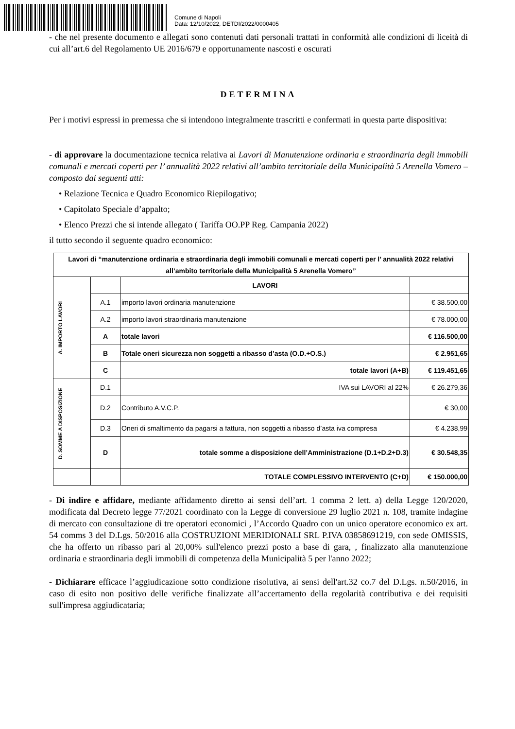Comune di Napoli
Data: 12/10/2022, DETDI/2022/0000405
- che nel presente documento e allegati sono contenuti dati personali trattati in conformità alle condizioni di liceità di cui all’art.6 del Regolamento UE 2016/679 e opportunamente nascosti e oscurati
DETERMINA
Per i motivi espressi in premessa che si intendono integralmente trascritti e confermati in questa parte dispositiva:
- di approvare la documentazione tecnica relativa ai Lavori di Manutenzione ordinaria e straordinaria degli immobili comunali e mercati coperti per l’ annualità 2022 relativi all’ambito territoriale della Municipalità 5 Arenella Vomero – composto dai seguenti atti:
• Relazione Tecnica e Quadro Economico Riepilogativo;
• Capitolato Speciale d’appalto;
• Elenco Prezzi che si intende allegato ( Tariffa OO.PP Reg. Campania 2022)
il tutto secondo il seguente quadro economico:
| Lavori di “manutenzione ordinaria e straordinaria degli immobili comunali e mercati coperti per l’ annualità 2022 relativi all’ambito territoriale della Municipalità 5 Arenella Vomero” | | | |
| A. IMPORTO LAVORI | | LAVORI | |
| | A.1 | importo lavori ordinaria manutenzione | € 38.500,00 |
| | A.2 | importo lavori straordinaria manutenzione | € 78.000,00 |
| | A | totale lavori | € 116.500,00 |
| | B | Totale oneri sicurezza non soggetti a ribasso d’asta (O.D.+O.S.) | € 2.951,65 |
| | C | totale lavori (A+B) | € 119.451,65 |
| D. SOMME A DISPOSIZIONE | D.1 | IVA sui LAVORI al 22% | € 26.279,36 |
| | D.2 | Contributo A.V.C.P. | € 30,00 |
| | D.3 | Oneri di smaltimento da pagarsi a fattura, non soggetti a ribasso d’asta iva compresa | € 4.238,99 |
| | D | totale somme a disposizione dell’Amministrazione (D.1+D.2+D.3) | € 30.548,35 |
| | | TOTALE COMPLESSIVO INTERVENTO (C+D) | € 150.000,00 |
- Di indire e affidare, mediante affidamento diretto ai sensi dell’art. 1 comma 2 lett. a) della Legge 120/2020, modificata dal Decreto legge 77/2021 coordinato con la Legge di conversione 29 luglio 2021 n. 108, tramite indagine di mercato con consultazione di tre operatori economici , l’Accordo Quadro con un unico operatore economico ex art. 54 comms 3 del D.Lgs. 50/2016 alla COSTRUZIONI MERIDIONALI SRL P.IVA 03858691219, con sede OMISSIS, che ha offerto un ribasso pari al 20,00% sull'elenco prezzi posto a base di gara, , finalizzato alla manutenzione ordinaria e straordinaria degli immobili di competenza della Municipalità 5 per l'anno 2022;
- Dichiarare efficace l’aggiudicazione sotto condizione risolutiva, ai sensi dell'art.32 co.7 del D.Lgs. n.50/2016, in caso di esito non positivo delle verifiche finalizzate all’accertamento della regolarità contributiva e dei requisiti sull'impresa aggiudicataria;